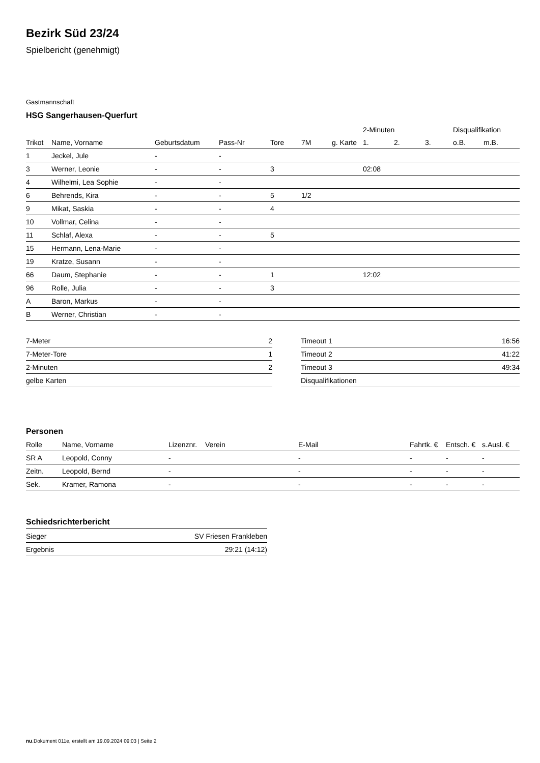Bezirk Süd 23/24
Spielbericht (genehmigt)
Gastmannschaft
HSG Sangerhausen-Querfurt
| | | | | | | | 2-Minuten | | | Disqualifikation | |
| Trikot | Name, Vorname | Geburtsdatum | Pass-Nr | Tore | 7M | g. Karte | 1. | 2. | 3. | o.B. | m.B. |
| 1 | Jeckel, Jule | - | - | | | | | | | | |
| 3 | Werner, Leonie | - | - | 3 | | | 02:08 | | | | |
| 4 | Wilhelmi, Lea Sophie | - | - | | | | | | | | |
| 6 | Behrends, Kira | - | - | 5 | 1/2 | | | | | | |
| 9 | Mikat, Saskia | - | - | 4 | | | | | | | |
| 10 | Vollmar, Celina | - | - | | | | | | | | |
| 11 | Schlaf, Alexa | - | - | 5 | | | | | | | |
| 15 | Hermann, Lena-Marie | - | - | | | | | | | | |
| 19 | Kratze, Susann | - | - | | | | | | | | |
| 66 | Daum, Stephanie | - | - | 1 | | | 12:02 | | | | |
| 96 | Rolle, Julia | - | - | 3 | | | | | | | |
| A | Baron, Markus | - | - | | | | | | | | |
| B | Werner, Christian | - | - | | | | | | | | |
| 7-Meter | 2 |
| 7-Meter-Tore | 1 |
| 2-Minuten | 2 |
| gelbe Karten | |
| Timeout 1 | 16:56 |
| Timeout 2 | 41:22 |
| Timeout 3 | 49:34 |
| Disqualifikationen | |
Personen
| Rolle | Name, Vorname | Lizenznr. | Verein | E-Mail | Fahrtk. € | Entsch. € | s.Ausl. € |
| --- | --- | --- | --- | --- | --- | --- | --- |
| SR A | Leopold, Conny | - | | - | - | - | - |
| Zeitn. | Leopold, Bernd | - | | - | - | - | - |
| Sek. | Kramer, Ramona | - | | - | - | - | - |
Schiedsrichterbericht
| Sieger | SV Friesen Frankleben |
| Ergebnis | 29:21 (14:12) |
nu.Dokument 011e, erstellt am 19.09.2024 09:03 | Seite 2